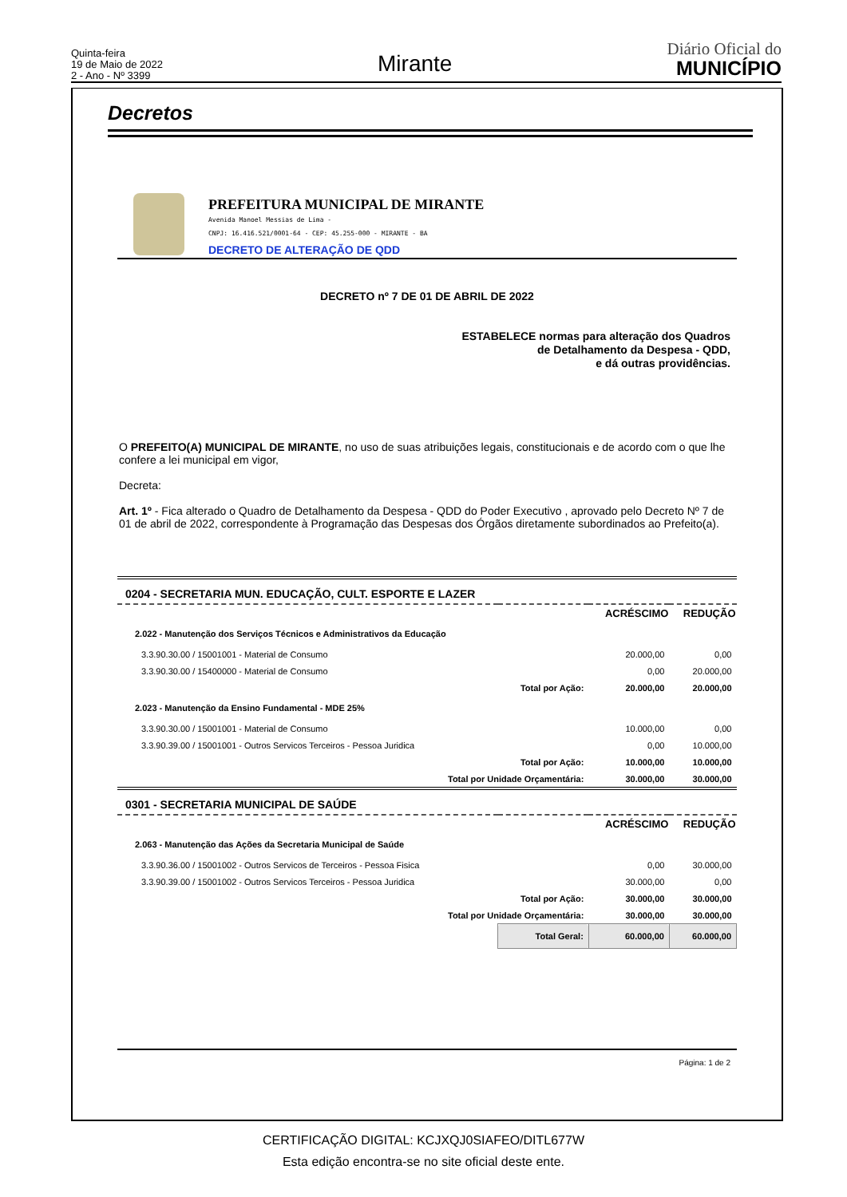Quinta-feira
19 de Maio de 2022
2 - Ano - Nº 3399
Mirante
Diário Oficial do
MUNICÍPIO
Decretos
PREFEITURA MUNICIPAL DE MIRANTE
Avenida Manoel Messias de Lima -
CNPJ: 16.416.521/0001-64 - CEP: 45.255-000 - MIRANTE - BA
DECRETO DE ALTERAÇÃO DE QDD
DECRETO nº 7 DE 01 DE ABRIL DE 2022
ESTABELECE normas para alteração dos Quadros
de Detalhamento da Despesa - QDD,
e dá outras providências.
O PREFEITO(A) MUNICIPAL DE MIRANTE, no uso de suas atribuições legais, constitucionais e de acordo com o que lhe confere a lei municipal em vigor,
Decreta:
Art. 1º - Fica alterado o Quadro de Detalhamento da Despesa - QDD do Poder Executivo , aprovado pelo Decreto Nº 7 de 01 de abril de 2022, correspondente à Programação das Despesas dos Órgãos diretamente subordinados ao Prefeito(a).
| 0204 - SECRETARIA MUN. EDUCAÇÃO, CULT. ESPORTE E LAZER | | | |
| | | ACRÉSCIMO | REDUÇÃO |
| 2.022 - Manutenção dos Serviços Técnicos e Administrativos da Educação | | | |
| 3.3.90.30.00 / 15001001 - Material de Consumo | | 20.000,00 | 0,00 |
| 3.3.90.30.00 / 15400000 - Material de Consumo | | 0,00 | 20.000,00 |
| | Total por Ação: | 20.000,00 | 20.000,00 |
| 2.023 - Manutenção da Ensino Fundamental - MDE 25% | | | |
| 3.3.90.30.00 / 15001001 - Material de Consumo | | 10.000,00 | 0,00 |
| 3.3.90.39.00 / 15001001 - Outros Servicos Terceiros - Pessoa Juridica | | 0,00 | 10.000,00 |
| | Total por Ação: | 10.000,00 | 10.000,00 |
| Total por Unidade Orçamentária: | | 30.000,00 | 30.000,00 |
| 0301 - SECRETARIA MUNICIPAL DE SAÚDE | | | |
| | | ACRÉSCIMO | REDUÇÃO |
| 2.063 - Manutenção das Ações da Secretaria Municipal de Saúde | | | |
| 3.3.90.36.00 / 15001002 - Outros Servicos de Terceiros - Pessoa Fisica | | 0,00 | 30.000,00 |
| 3.3.90.39.00 / 15001002 - Outros Servicos Terceiros - Pessoa Juridica | | 30.000,00 | 0,00 |
| | Total por Ação: | 30.000,00 | 30.000,00 |
| Total por Unidade Orçamentária: | | 30.000,00 | 30.000,00 |
| | Total Geral: | 60.000,00 | 60.000,00 |
Página: 1 de 2
CERTIFICAÇÃO DIGITAL: KCJXQJ0SIAFEO/DITL677W
Esta edição encontra-se no site oficial deste ente.